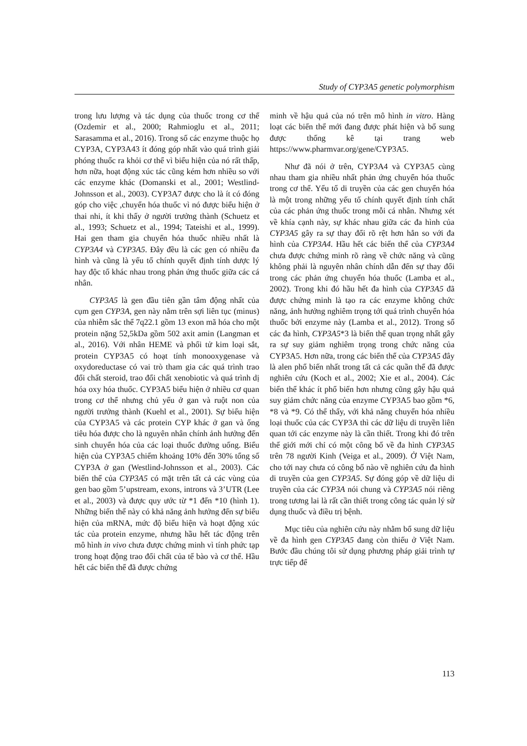Study of CYP3A5 genetic polymorphism
trong lưu lượng và tác dụng của thuốc trong cơ thể (Ozdemir et al., 2000; Rahmioglu et al., 2011; Sarasamma et al., 2016). Trong số các enzyme thuộc họ CYP3A, CYP3A43 ít đóng góp nhất vào quá trình giải phóng thuốc ra khỏi cơ thể vì biểu hiện của nó rất thấp, hơn nữa, hoạt động xúc tác cũng kém hơn nhiều so với các enzyme khác (Domanski et al., 2001; Westlind-Johnsson et al., 2003). CYP3A7 được cho là ít có đóng góp cho việc ,chuyển hóa thuốc vì nó được biểu hiện ở thai nhi, ít khi thấy ở người trưởng thành (Schuetz et al., 1993; Schuetz et al., 1994; Tateishi et al., 1999). Hai gen tham gia chuyển hóa thuốc nhiều nhất là CYP3A4 và CYP3A5. Đây đều là các gen có nhiều đa hình và cũng là yếu tố chính quyết định tính dược lý hay độc tố khác nhau trong phản ứng thuốc giữa các cá nhân.
CYP3A5 là gen đầu tiên gần tâm động nhất của cụm gen CYP3A, gen này nằm trên sợi liên tục (minus) của nhiễm sắc thể 7q22.1 gồm 13 exon mã hóa cho một protein nặng 52,5kDa gồm 502 axit amin (Langman et al., 2016). Với nhân HEME và phối tử kim loại sắt, protein CYP3A5 có hoạt tính monooxygenase và oxydoreductase có vai trò tham gia các quá trình trao đổi chất steroid, trao đổi chất xenobiotic và quá trình dị hóa oxy hóa thuốc. CYP3A5 biểu hiện ở nhiều cơ quan trong cơ thể nhưng chủ yếu ở gan và ruột non của người trưởng thành (Kuehl et al., 2001). Sự biểu hiện của CYP3A5 và các protein CYP khác ở gan và ống tiêu hóa được cho là nguyên nhân chính ảnh hưởng đến sinh chuyển hóa của các loại thuốc đường uống. Biểu hiện của CYP3A5 chiếm khoảng 10% đến 30% tổng số CYP3A ở gan (Westlind-Johnsson et al., 2003). Các biến thể của CYP3A5 có mặt trên tất cả các vùng của gen bao gồm 5’upstream, exons, introns và 3’UTR (Lee et al., 2003) và được quy ước từ *1 đến *10 (hình 1). Những biến thể này có khả năng ảnh hưởng đến sự biểu hiện của mRNA, mức độ biểu hiện và hoạt động xúc tác của protein enzyme, nhưng hầu hết tác động trên mô hình in vivo chưa được chứng minh vì tính phức tạp trong hoạt động trao đổi chất của tế bào và cơ thể. Hầu hết các biến thể đã được chứng
minh về hậu quả của nó trên mô hình in vitro. Hàng loạt các biến thể mới đang được phát hiện và bổ sung được thống kê tại trang web https://www.pharmvar.org/gene/CYP3A5.
Như đã nói ở trên, CYP3A4 và CYP3A5 cùng nhau tham gia nhiều nhất phản ứng chuyển hóa thuốc trong cơ thể. Yếu tố di truyền của các gen chuyển hóa là một trong những yếu tố chính quyết định tính chất của các phản ứng thuốc trong mỗi cá nhân. Nhưng xét về khía cạnh này, sự khác nhau giữa các đa hình của CYP3A5 gây ra sự thay đổi rõ rệt hơn hẳn so với đa hình của CYP3A4. Hầu hết các biến thể của CYP3A4 chưa được chứng minh rõ ràng về chức năng và cũng không phải là nguyên nhân chính dẫn đến sự thay đổi trong các phản ứng chuyển hóa thuốc (Lamba et al., 2002). Trong khi đó hầu hết đa hình của CYP3A5 đã được chứng minh là tạo ra các enzyme không chức năng, ảnh hưởng nghiêm trọng tới quá trình chuyển hóa thuốc bởi enzyme này (Lamba et al., 2012). Trong số các đa hình, CYP3A5*3 là biến thể quan trọng nhất gây ra sự suy giảm nghiêm trọng trong chức năng của CYP3A5. Hơn nữa, trong các biến thể của CYP3A5 đây là alen phổ biến nhất trong tất cả các quần thể đã được nghiên cứu (Koch et al., 2002; Xie et al., 2004). Các biến thể khác ít phổ biến hơn nhưng cũng gây hậu quả suy giảm chức năng của enzyme CYP3A5 bao gồm *6, *8 và *9. Có thể thấy, với khả năng chuyển hóa nhiều loại thuốc của các CYP3A thì các dữ liệu di truyền liên quan tới các enzyme này là cần thiết. Trong khi đó trên thế giới mới chỉ có một công bố về đa hình CYP3A5 trên 78 người Kinh (Veiga et al., 2009). Ở Việt Nam, cho tới nay chưa có công bố nào về nghiên cứu đa hình di truyền của gen CYP3A5. Sự đóng góp về dữ liệu di truyền của các CYP3A nói chung và CYP3A5 nói riêng trong tương lai là rất cần thiết trong công tác quản lý sử dụng thuốc và điều trị bệnh.
Mục tiêu của nghiên cứu này nhằm bổ sung dữ liệu về đa hình gen CYP3A5 đang còn thiếu ở Việt Nam. Bước đầu chúng tôi sử dụng phương pháp giải trình tự trực tiếp để
113